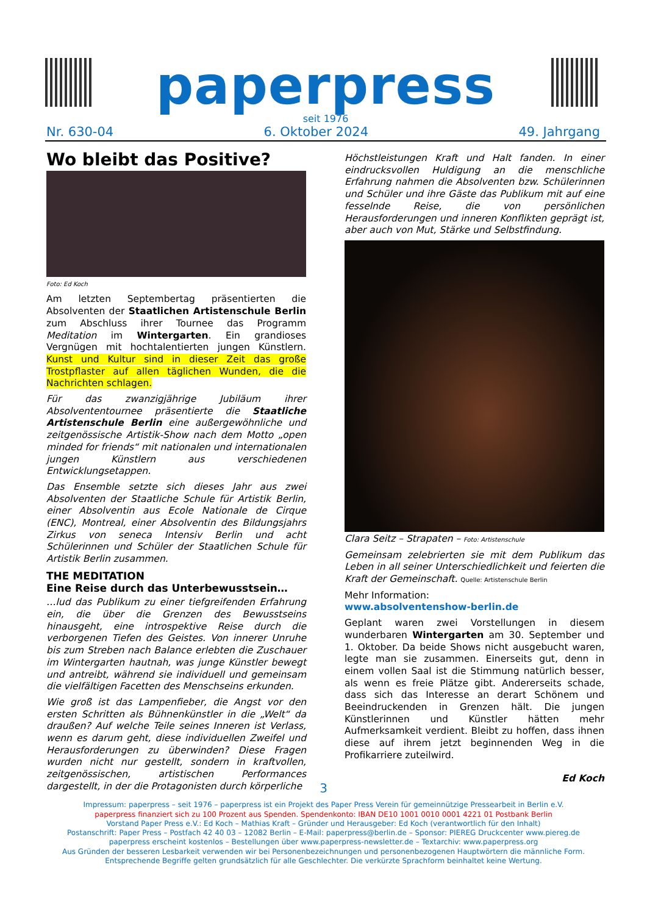paperpress
seit 1976
Nr. 630-04 6. Oktober 2024 49. Jahrgang
Wo bleibt das Positive?
Foto: Ed Koch
Am letzten Septembertag präsentierten die Absolventen der Staatlichen Artistenschule Berlin zum Abschluss ihrer Tournee das Programm Meditation im Wintergarten. Ein grandioses Vergnügen mit hochtalentierten jungen Künstlern. Kunst und Kultur sind in dieser Zeit das große Trostpflaster auf allen täglichen Wunden, die die Nachrichten schlagen.
Für das zwanzigjährige Jubiläum ihrer Absolvententournee präsentierte die Staatliche Artistenschule Berlin eine außergewöhnliche und zeitgenössische Artistik-Show nach dem Motto „open minded for friends“ mit nationalen und internationalen jungen Künstlern aus verschiedenen Entwicklungsetappen.
Das Ensemble setzte sich dieses Jahr aus zwei Absolventen der Staatliche Schule für Artistik Berlin, einer Absolventin aus Ecole Nationale de Cirque (ENC), Montreal, einer Absolventin des Bildungsjahrs Zirkus von seneca Intensiv Berlin und acht Schülerinnen und Schüler der Staatlichen Schule für Artistik Berlin zusammen.
THE MEDITATION
Eine Reise durch das Unterbewusstsein…
…lud das Publikum zu einer tiefgreifenden Erfahrung ein, die über die Grenzen des Bewusstseins hinausgeht, eine introspektive Reise durch die verborgenen Tiefen des Geistes. Von innerer Unruhe bis zum Streben nach Balance erlebten die Zuschauer im Wintergarten hautnah, was junge Künstler bewegt und antreibt, während sie individuell und gemeinsam die vielfältigen Facetten des Menschseins erkunden.
Wie groß ist das Lampenfieber, die Angst vor den ersten Schritten als Bühnenkünstler in die „Welt“ da draußen? Auf welche Teile seines Inneren ist Verlass, wenn es darum geht, diese individuellen Zweifel und Herausforderungen zu überwinden? Diese Fragen wurden nicht nur gestellt, sondern in kraftvollen, zeitgenössischen, artistischen Performances dargestellt, in der die Protagonisten durch körperliche
Höchstleistungen Kraft und Halt fanden. In einer eindrucksvollen Huldigung an die menschliche Erfahrung nahmen die Absolventen bzw. Schülerinnen und Schüler und ihre Gäste das Publikum mit auf eine fesselnde Reise, die von persönlichen Herausforderungen und inneren Konflikten geprägt ist, aber auch von Mut, Stärke und Selbstfindung.
Clara Seitz – Strapaten – Foto: Artistenschule
Gemeinsam zelebrierten sie mit dem Publikum das Leben in all seiner Unterschiedlichkeit und feierten die Kraft der Gemeinschaft. Quelle: Artistenschule Berlin
Mehr Information:
www.absolventenshow-berlin.de
Geplant waren zwei Vorstellungen in diesem wunderbaren Wintergarten am 30. September und 1. Oktober. Da beide Shows nicht ausgebucht waren, legte man sie zusammen. Einerseits gut, denn in einem vollen Saal ist die Stimmung natürlich besser, als wenn es freie Plätze gibt. Andererseits schade, dass sich das Interesse an derart Schönem und Beeindruckenden in Grenzen hält. Die jungen Künstlerinnen und Künstler hätten mehr Aufmerksamkeit verdient. Bleibt zu hoffen, dass ihnen diese auf ihrem jetzt beginnenden Weg in die Profikarriere zuteilwird.
Ed Koch
3
Impressum: paperpress – seit 1976 – paperpress ist ein Projekt des Paper Press Verein für gemeinnützige Pressearbeit in Berlin e.V.
paperpress finanziert sich zu 100 Prozent aus Spenden. Spendenkonto: IBAN DE10 1001 0010 0001 4221 01 Postbank Berlin
Vorstand Paper Press e.V.: Ed Koch – Mathias Kraft – Gründer und Herausgeber: Ed Koch (verantwortlich für den Inhalt)
Postanschrift: Paper Press – Postfach 42 40 03 – 12082 Berlin – E-Mail: paperpress@berlin.de – Sponsor: PIEREG Druckcenter www.piereg.de
paperpress erscheint kostenlos – Bestellungen über www.paperpress-newsletter.de – Textarchiv: www.paperpress.org
Aus Gründen der besseren Lesbarkeit verwenden wir bei Personenbezeichnungen und personenbezogenen Hauptwörtern die männliche Form.
Entsprechende Begriffe gelten grundsätzlich für alle Geschlechter. Die verkürzte Sprachform beinhaltet keine Wertung.